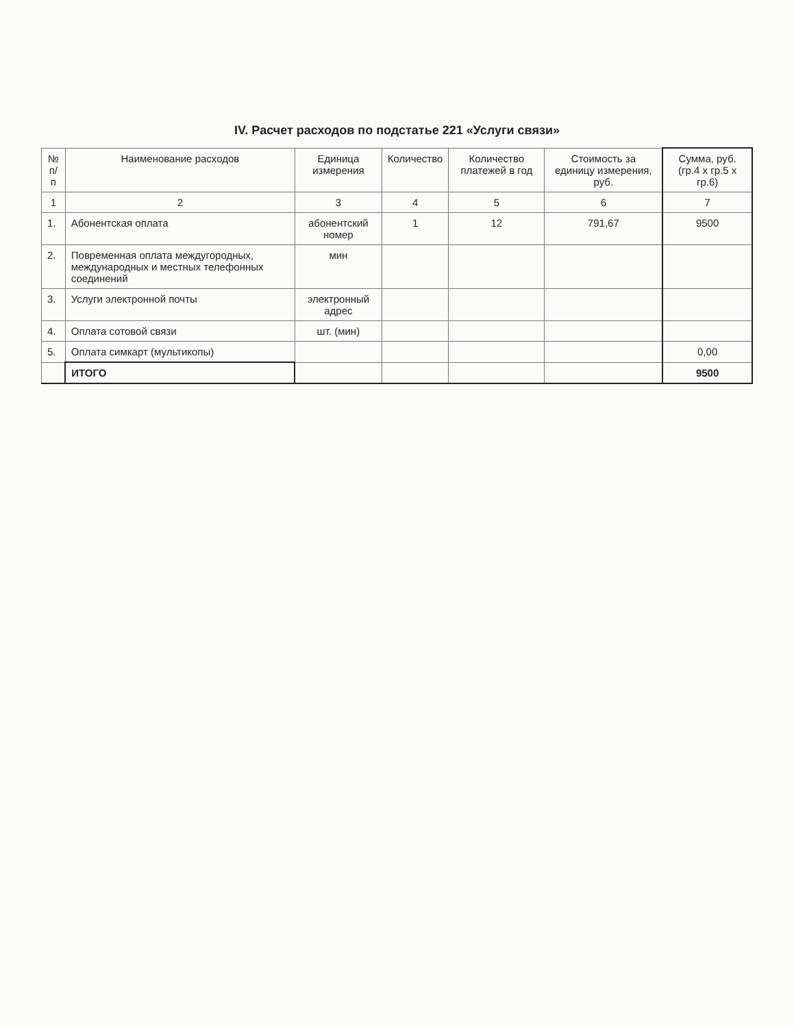IV. Расчет расходов по подстатье 221 «Услуги связи»
| № п/п | Наименование расходов | Единица измерения | Количество | Количество платежей в год | Стоимость за единицу измерения, руб. | Сумма, руб. (гр.4 х гр.5 х гр.6) |
| --- | --- | --- | --- | --- | --- | --- |
| 1 | 2 | 3 | 4 | 5 | 6 | 7 |
| 1. | Абонентская оплата | абонентский номер | 1 | 12 | 791,67 | 9500 |
| 2. | Повременная оплата междугородных, международных и местных телефонных соединений | мин | | | | |
| 3. | Услуги электронной почты | электронный адрес | | | | |
| 4. | Оплата сотовой связи | шт. (мин) | | | | |
| 5. | Оплата симкарт (мультикопы) | | | | | 0,00 |
| | ИТОГО | | | | | 9500 |